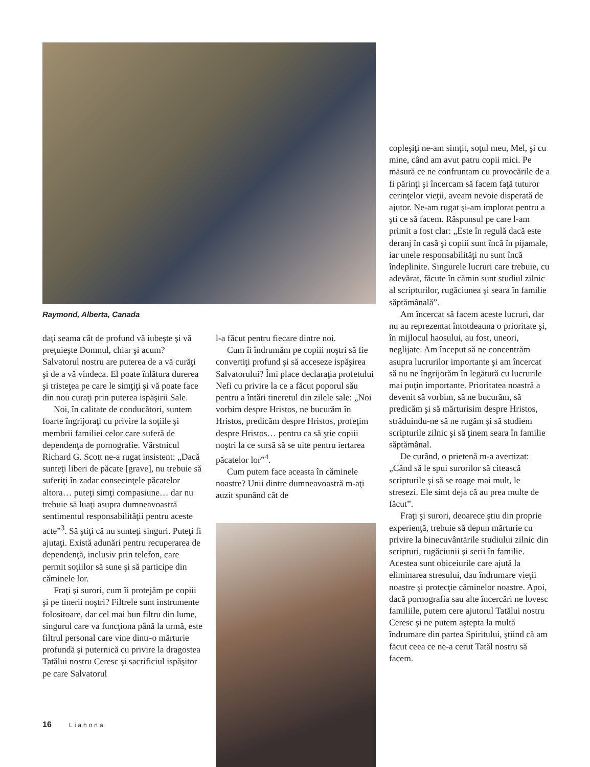Raymond, Alberta, Canada
daţi seama cât de profund vă iubeşte şi vă preţuieşte Domnul, chiar şi acum? Salvatorul nostru are puterea de a vă curăţi şi de a vă vindeca. El poate înlătura durerea şi tristeţea pe care le simţiţi şi vă poate face din nou curaţi prin puterea ispăşirii Sale.
Noi, în calitate de conducători, suntem foarte îngrijoraţi cu privire la soţiile şi membrii familiei celor care suferă de dependenţa de pornografie. Vârstnicul Richard G. Scott ne-a rugat insistent: „Dacă sunteţi liberi de păcate [grave], nu trebuie să suferiţi în zadar consecinţele păcatelor altora… puteţi simţi compasiune… dar nu trebuie să luaţi asupra dumneavoastră sentimentul responsabilităţii pentru aceste acte”<sup>3</sup>. Să ştiţi că nu sunteţi singuri. Puteţi fi ajutaţi. Există adunări pentru recuperarea de dependenţă, inclusiv prin telefon, care permit soţiilor să sune şi să participe din căminele lor.
Fraţi şi surori, cum îi protejăm pe copiii şi pe tinerii noştri? Filtrele sunt instrumente folositoare, dar cel mai bun filtru din lume, singurul care va funcţiona până la urmă, este filtrul personal care vine dintr-o mărturie profundă şi puternică cu privire la dragostea Tatălui nostru Ceresc şi sacrificiul ispăşitor pe care Salvatorul
l-a făcut pentru fiecare dintre noi.
Cum îi îndrumăm pe copiii noştri să fie convertiţi profund şi să acceseze ispăşirea Salvatorului? Îmi place declaraţia profetului Nefi cu privire la ce a făcut poporul său pentru a întări tineretul din zilele sale: „Noi vorbim despre Hristos, ne bucurăm în Hristos, predicăm despre Hristos, profeţim despre Hristos… pentru ca să ştie copiii noştri la ce sursă să se uite pentru iertarea păcatelor lor”<sup>4</sup>.
Cum putem face aceasta în căminele noastre? Unii dintre dumneavoastră m-aţi auzit spunând cât de
copleşiţi ne-am simţit, soţul meu, Mel, şi cu mine, când am avut patru copii mici. Pe măsură ce ne confruntam cu provocările de a fi părinţi şi încercam să facem faţă tuturor cerinţelor vieţii, aveam nevoie disperată de ajutor. Ne-am rugat şi-am implorat pentru a şti ce să facem. Răspunsul pe care l-am primit a fost clar: „Este în regulă dacă este deranj în casă şi copiii sunt încă în pijamale, iar unele responsabilităţi nu sunt încă îndeplinite. Singurele lucruri care trebuie, cu adevărat, făcute în cămin sunt studiul zilnic al scripturilor, rugăciunea şi seara în familie săptămânală”.
Am încercat să facem aceste lucruri, dar nu au reprezentat întotdeauna o prioritate şi, în mijlocul haosului, au fost, uneori, neglijate. Am început să ne concentrăm asupra lucrurilor importante şi am încercat să nu ne îngrijorăm în legătură cu lucrurile mai puţin importante. Prioritatea noastră a devenit să vorbim, să ne bucurăm, să predicăm şi să mărturisim despre Hristos, străduindu-ne să ne rugăm şi să studiem scripturile zilnic şi să ţinem seara în familie săptămânal.
De curând, o prietenă m-a avertizat: „Când să le spui surorilor să citească scripturile şi să se roage mai mult, le stresezi. Ele simt deja că au prea multe de făcut”.
Fraţi şi surori, deoarece ştiu din proprie experienţă, trebuie să depun mărturie cu privire la binecuvântările studiului zilnic din scripturi, rugăciunii şi serii în familie. Acestea sunt obiceiurile care ajută la eliminarea stresului, dau îndrumare vieţii noastre şi protecţie căminelor noastre. Apoi, dacă pornografia sau alte încercări ne lovesc familiile, putem cere ajutorul Tatălui nostru Ceresc şi ne putem aştepta la multă îndrumare din partea Spiritului, ştiind că am făcut ceea ce ne-a cerut Tatăl nostru să facem.
16 Liahona